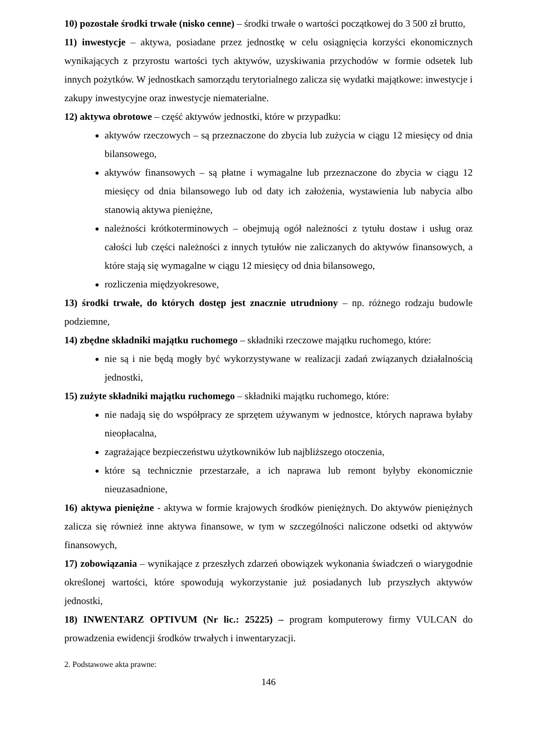10) pozostałe środki trwałe (nisko cenne) – środki trwałe o wartości początkowej do 3 500 zł brutto,
11) inwestycje – aktywa, posiadane przez jednostkę w celu osiągnięcia korzyści ekonomicznych wynikających z przyrostu wartości tych aktywów, uzyskiwania przychodów w formie odsetek lub innych pożytków. W jednostkach samorządu terytorialnego zalicza się wydatki majątkowe: inwestycje i zakupy inwestycyjne oraz inwestycje niematerialne.
12) aktywa obrotowe – część aktywów jednostki, które w przypadku:
aktywów rzeczowych – są przeznaczone do zbycia lub zużycia w ciągu 12 miesięcy od dnia bilansowego,
aktywów finansowych – są płatne i wymagalne lub przeznaczone do zbycia w ciągu 12 miesięcy od dnia bilansowego lub od daty ich założenia, wystawienia lub nabycia albo stanowią aktywa pieniężne,
należności krótkoterminowych – obejmują ogół należności z tytułu dostaw i usług oraz całości lub części należności z innych tytułów nie zaliczanych do aktywów finansowych, a które stają się wymagalne w ciągu 12 miesięcy od dnia bilansowego,
rozliczenia międzyokresowe,
13) środki trwałe, do których dostęp jest znacznie utrudniony – np. różnego rodzaju budowle podziemne,
14) zbędne składniki majątku ruchomego – składniki rzeczowe majątku ruchomego, które:
nie są i nie będą mogły być wykorzystywane w realizacji zadań związanych działalnością jednostki,
15) zużyte składniki majątku ruchomego – składniki majątku ruchomego, które:
nie nadają się do współpracy ze sprzętem używanym w jednostce, których naprawa byłaby nieopłacalna,
zagrażające bezpieczeństwu użytkowników lub najbliższego otoczenia,
które są technicznie przestarzałe, a ich naprawa lub remont byłyby ekonomicznie nieuzasadnione,
16) aktywa pieniężne - aktywa w formie krajowych środków pieniężnych. Do aktywów pieniężnych zalicza się również inne aktywa finansowe, w tym w szczególności naliczone odsetki od aktywów finansowych,
17) zobowiązania – wynikające z przeszłych zdarzeń obowiązek wykonania świadczeń o wiarygodnie określonej wartości, które spowodują wykorzystanie już posiadanych lub przyszłych aktywów jednostki,
18) INWENTARZ OPTIVUM (Nr lic.: 25225) – program komputerowy firmy VULCAN do prowadzenia ewidencji środków trwałych i inwentaryzacji.
2. Podstawowe akta prawne:
146